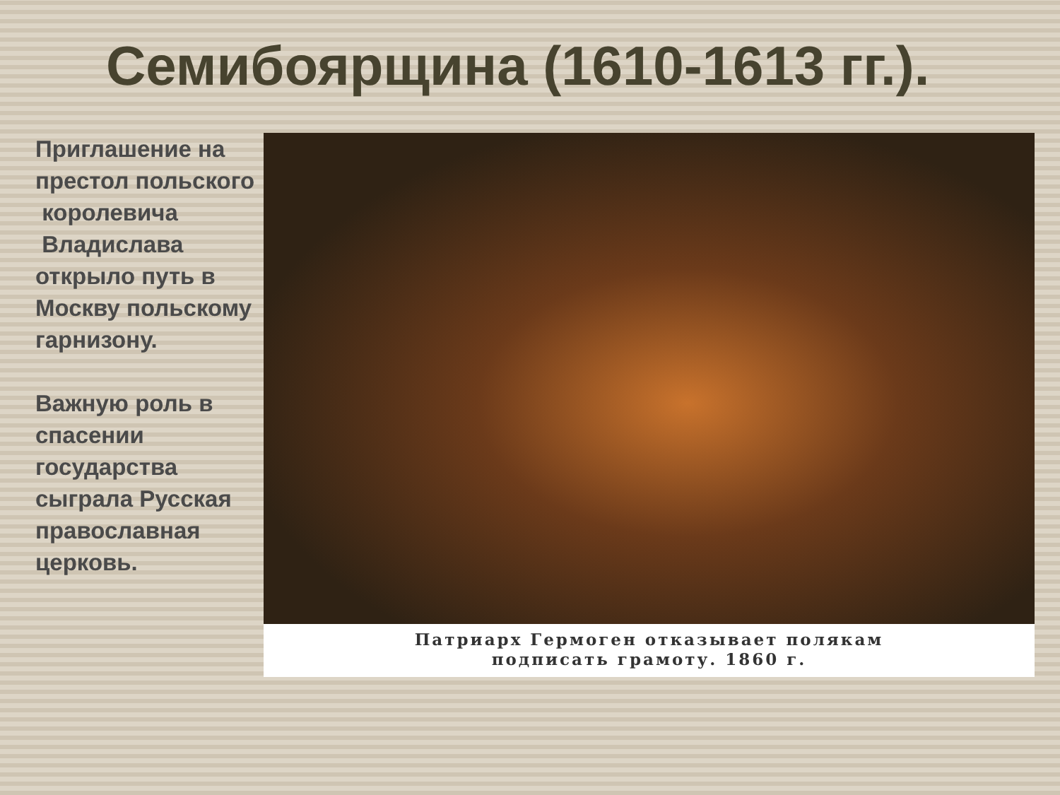Семибоярщина (1610-1613 гг.).
Приглашение на престол польского
королевича
Владислава открыло путь в Москву польскому гарнизону.
Важную роль в спасении государства сыграла Русская православная церковь.
Патриарх Гермоген отказывает полякам
подписать грамоту. 1860 г.